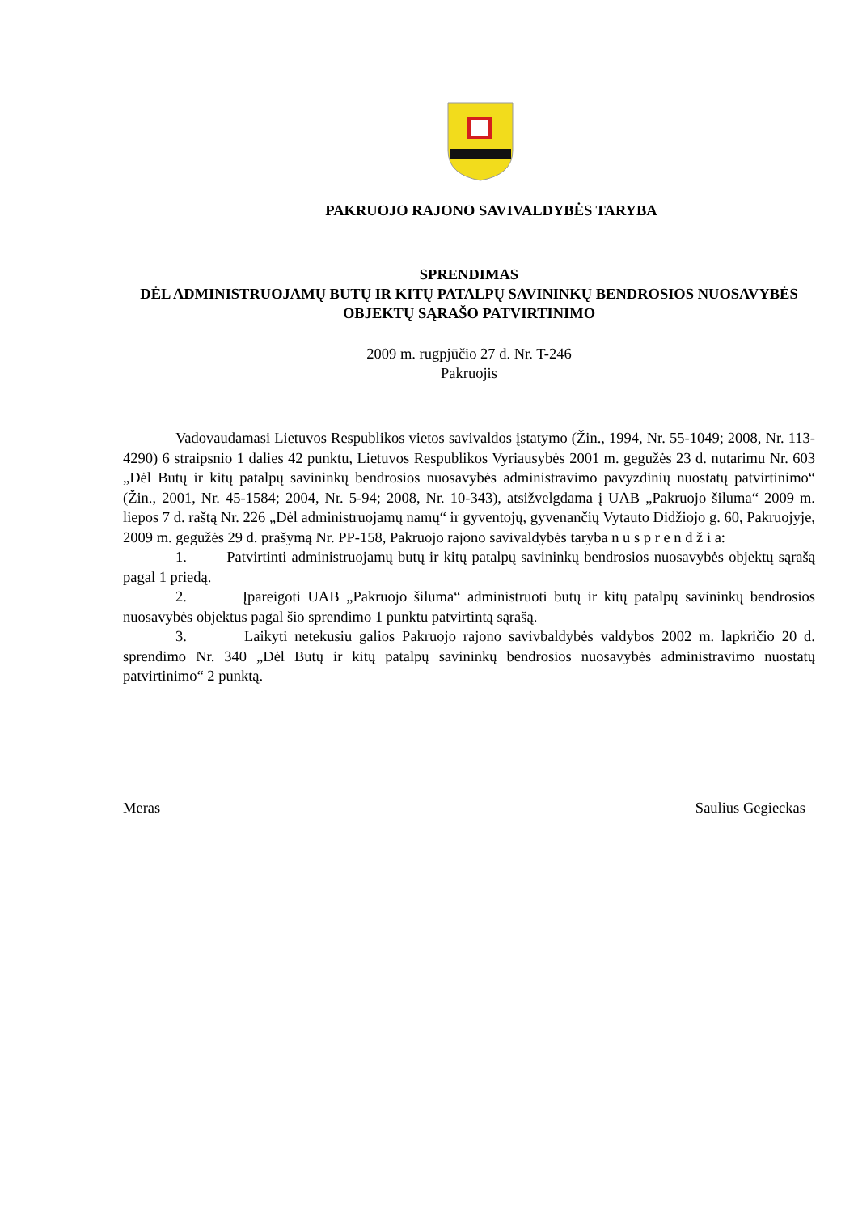PAKRUOJO RAJONO SAVIVALDYBĖS TARYBA
SPRENDIMAS
DĖL ADMINISTRUOJAMŲ BUTŲ IR KITŲ PATALPŲ SAVININKŲ BENDROSIOS NUOSAVYBĖS OBJEKTŲ SĄRAŠO PATVIRTINIMO
2009 m. rugpjūčio 27 d. Nr. T-246
Pakruojis
Vadovaudamasi Lietuvos Respublikos vietos savivaldos įstatymo (Žin., 1994, Nr. 55-1049; 2008, Nr. 113-4290) 6 straipsnio 1 dalies 42 punktu, Lietuvos Respublikos Vyriausybės 2001 m. gegužės 23 d. nutarimu Nr. 603 „Dėl Butų ir kitų patalpų savininkų bendrosios nuosavybės administravimo pavyzdinių nuostatų patvirtinimo“ (Žin., 2001, Nr. 45-1584; 2004, Nr. 5-94; 2008, Nr. 10-343), atsižvelgdama į UAB „Pakruojo šiluma“ 2009 m. liepos 7 d. raštą Nr. 226 „Dėl administruojamų namų“ ir gyventojų, gyvenančių Vytauto Didžiojo g. 60, Pakruojyje, 2009 m. gegužės 29 d. prašymą Nr. PP-158, Pakruojo rajono savivaldybės taryba n u s p r e n d ž i a:
1. Patvirtinti administruojamų butų ir kitų patalpų savininkų bendrosios nuosavybės objektų sąrašą pagal 1 priedą.
2. Įpareigoti UAB „Pakruojo šiluma“ administruoti butų ir kitų patalpų savininkų bendrosios nuosavybės objektus pagal šio sprendimo 1 punktu patvirtintą sąrašą.
3. Laikyti netekusiu galios Pakruojo rajono savivbaldybės valdybos 2002 m. lapkričio 20 d. sprendimo Nr. 340 „Dėl Butų ir kitų patalpų savininkų bendrosios nuosavybės administravimo nuostatų patvirtinimo“ 2 punktą.
Meras Saulius Gegieckas